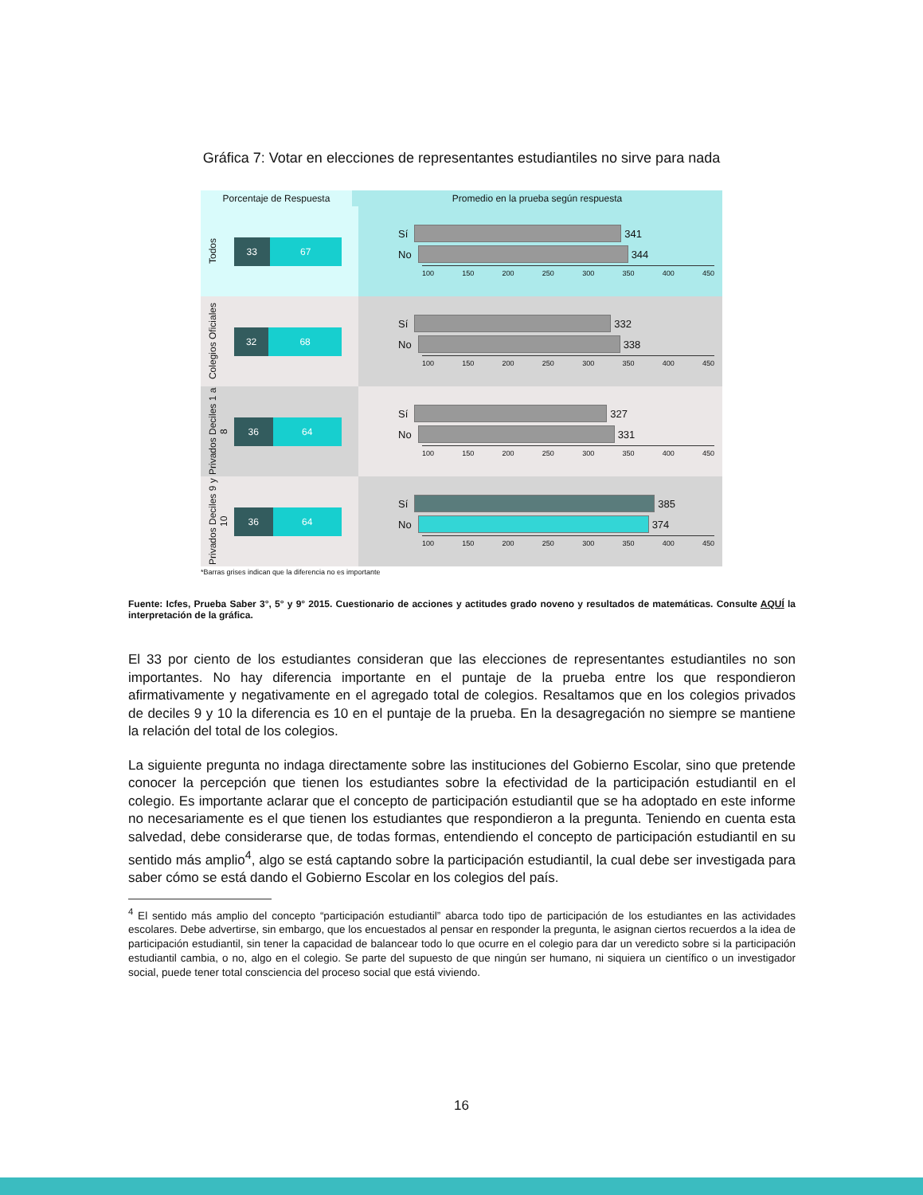Gráfica 7: Votar en elecciones de representantes estudiantiles no sirve para nada
Porcentaje de Respuesta Promedio en la prueba según respuesta
Todos
33 67
Sí 341
No 344
100 150 200 250 300 350 400 450
Colegios Oficiales
32 68
Sí 332
No 338
100 150 200 250 300 350 400 450
Privados Deciles 1 a 8
36 64
Sí 327
No 331
100 150 200 250 300 350 400 450
Privados Deciles 9 y 10
36 64
Sí 385
No 374
100 150 200 250 300 350 400 450
*Barras grises indican que la diferencia no es importante
Fuente: Icfes, Prueba Saber 3°, 5° y 9° 2015. Cuestionario de acciones y actitudes grado noveno y resultados de matemáticas. Consulte AQUÍ la interpretación de la gráfica.
El 33 por ciento de los estudiantes consideran que las elecciones de representantes estudiantiles no son importantes. No hay diferencia importante en el puntaje de la prueba entre los que respondieron afirmativamente y negativamente en el agregado total de colegios. Resaltamos que en los colegios privados de deciles 9 y 10 la diferencia es 10 en el puntaje de la prueba. En la desagregación no siempre se mantiene la relación del total de los colegios.
La siguiente pregunta no indaga directamente sobre las instituciones del Gobierno Escolar, sino que pretende conocer la percepción que tienen los estudiantes sobre la efectividad de la participación estudiantil en el colegio. Es importante aclarar que el concepto de participación estudiantil que se ha adoptado en este informe no necesariamente es el que tienen los estudiantes que respondieron a la pregunta. Teniendo en cuenta esta salvedad, debe considerarse que, de todas formas, entendiendo el concepto de participación estudiantil en su sentido más amplio<sup>4</sup>, algo se está captando sobre la participación estudiantil, la cual debe ser investigada para saber cómo se está dando el Gobierno Escolar en los colegios del país.
<sup>4</sup> El sentido más amplio del concepto “participación estudiantil” abarca todo tipo de participación de los estudiantes en las actividades escolares. Debe advertirse, sin embargo, que los encuestados al pensar en responder la pregunta, le asignan ciertos recuerdos a la idea de participación estudiantil, sin tener la capacidad de balancear todo lo que ocurre en el colegio para dar un veredicto sobre si la participación estudiantil cambia, o no, algo en el colegio. Se parte del supuesto de que ningún ser humano, ni siquiera un científico o un investigador social, puede tener total consciencia del proceso social que está viviendo.
16